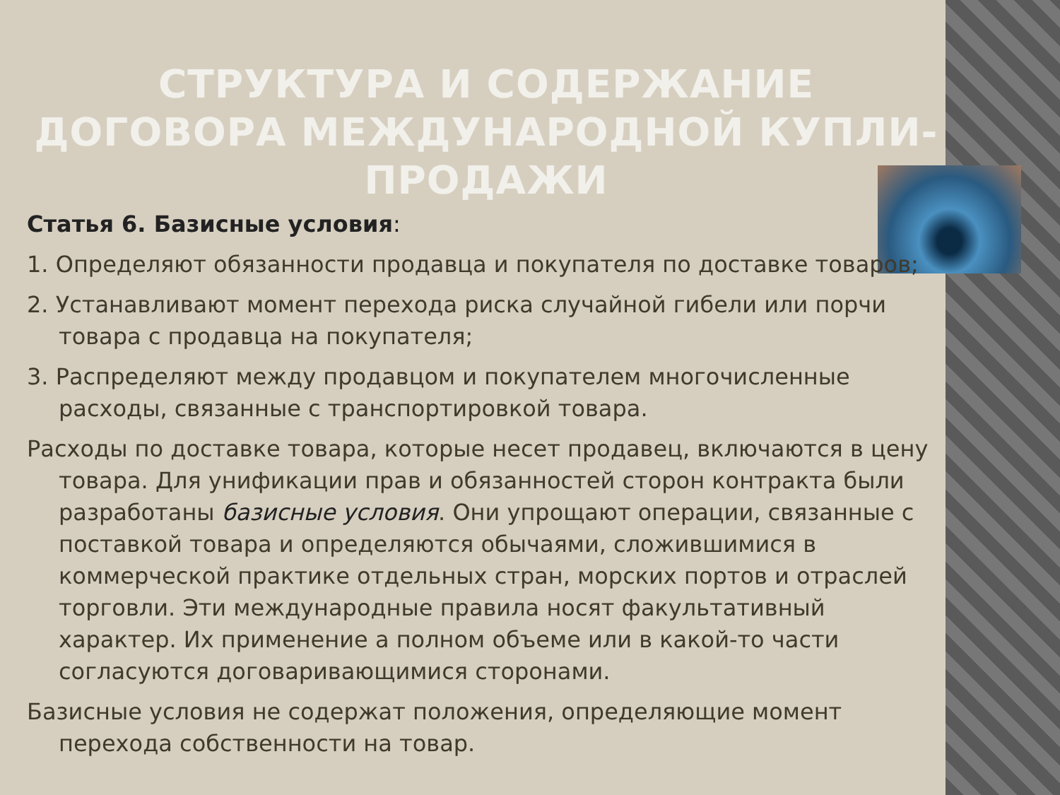СТРУКТУРА И СОДЕРЖАНИЕ ДОГОВОРА МЕЖДУНАРОДНОЙ КУПЛИ-ПРОДАЖИ
Статья 6. Базисные условия:
1. Определяют обязанности продавца и покупателя по доставке товаров;
2. Устанавливают момент перехода риска случайной гибели или порчи товара с продавца на покупателя;
3. Распределяют между продавцом и покупателем многочисленные расходы, связанные с транспортировкой товара.
Расходы по доставке товара, которые несет продавец, включаются в цену товара. Для унификации прав и обязанностей сторон контракта были разработаны базисные условия. Они упрощают операции, связанные с поставкой товара и определяются обычаями, сложившимися в коммерческой практике отдельных стран, морских портов и отраслей торговли. Эти международные правила носят факультативный характер. Их применение а полном объеме или в какой-то части согласуются договаривающимися сторонами.
Базисные условия не содержат положения, определяющие момент перехода собственности на товар.